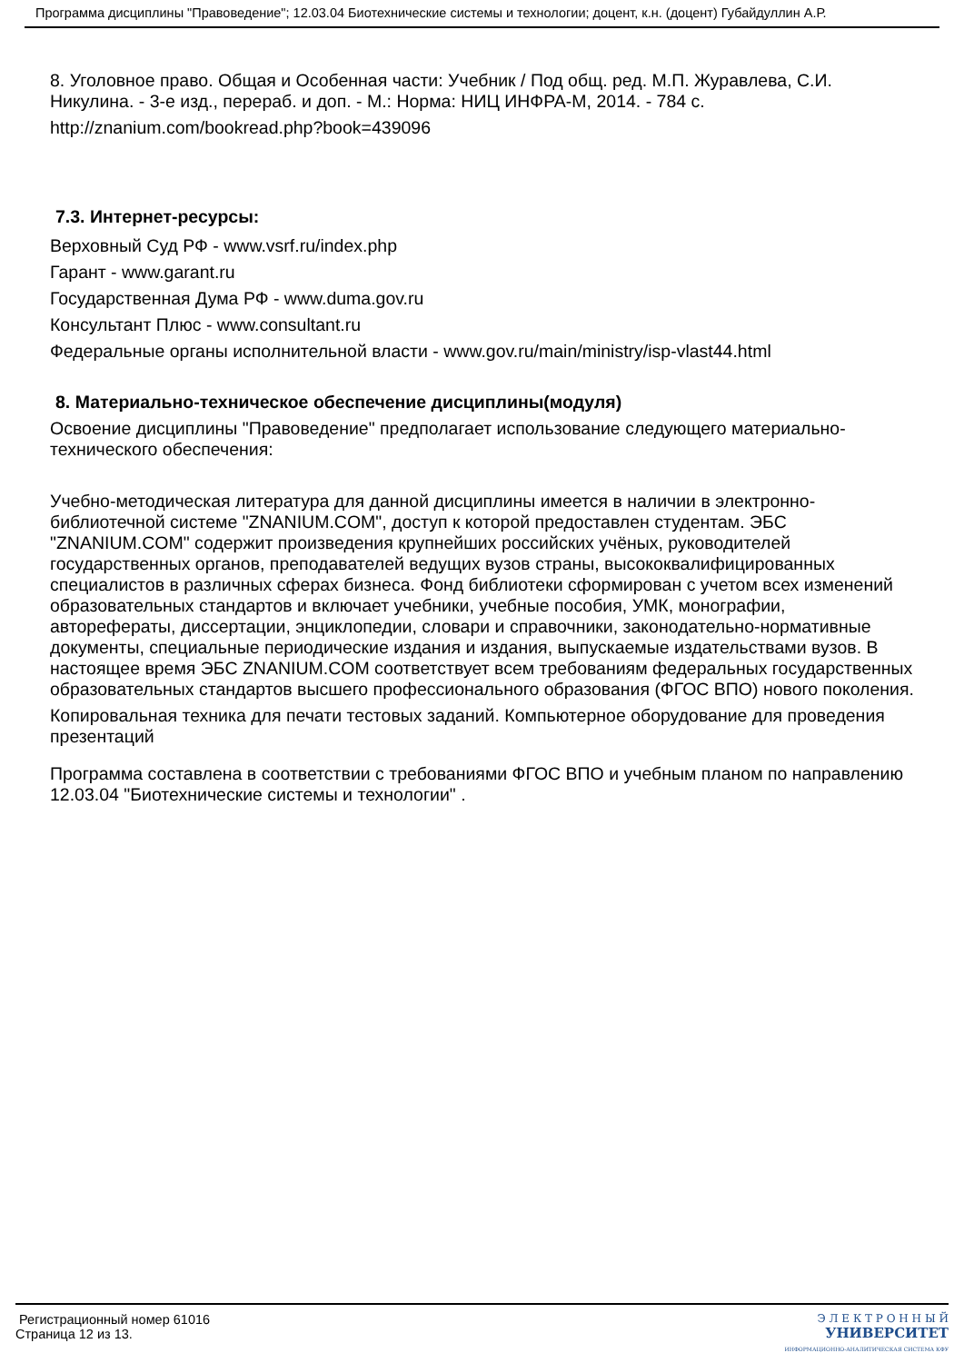Программа дисциплины "Правоведение"; 12.03.04 Биотехнические системы и технологии; доцент, к.н. (доцент) Губайдуллин А.Р.
8. Уголовное право. Общая и Особенная части: Учебник / Под общ. ред. М.П. Журавлева, С.И. Никулина. - 3-е изд., перераб. и доп. - М.: Норма: НИЦ ИНФРА-М, 2014. - 784 с.
http://znanium.com/bookread.php?book=439096
7.3. Интернет-ресурсы:
Верховный Суд РФ - www.vsrf.ru/index.php
Гарант - www.garant.ru
Государственная Дума РФ - www.duma.gov.ru
Консультант Плюс - www.consultant.ru
Федеральные органы исполнительной власти - www.gov.ru/main/ministry/isp-vlast44.html
8. Материально-техническое обеспечение дисциплины(модуля)
Освоение дисциплины "Правоведение" предполагает использование следующего материально-технического обеспечения:
Учебно-методическая литература для данной дисциплины имеется в наличии в электронно-библиотечной системе "ZNANIUM.COM", доступ к которой предоставлен студентам. ЭБС "ZNANIUM.COM" содержит произведения крупнейших российских учёных, руководителей государственных органов, преподавателей ведущих вузов страны, высококвалифицированных специалистов в различных сферах бизнеса. Фонд библиотеки сформирован с учетом всех изменений образовательных стандартов и включает учебники, учебные пособия, УМК, монографии, авторефераты, диссертации, энциклопедии, словари и справочники, законодательно-нормативные документы, специальные периодические издания и издания, выпускаемые издательствами вузов. В настоящее время ЭБС ZNANIUM.COM соответствует всем требованиям федеральных государственных образовательных стандартов высшего профессионального образования (ФГОС ВПО) нового поколения.
Копировальная техника для печати тестовых заданий. Компьютерное оборудование для проведения презентаций
Программа составлена в соответствии с требованиями ФГОС ВПО и учебным планом по направлению 12.03.04 "Биотехнические системы и технологии" .
Регистрационный номер 61016
Страница 12 из 13.
Э Л Е К Т Р О Н Н Ы Й
УНИВЕРСИТЕТ
ИНФОРМАЦИОННО-АНАЛИТИЧЕСКАЯ СИСТЕМА КФУ